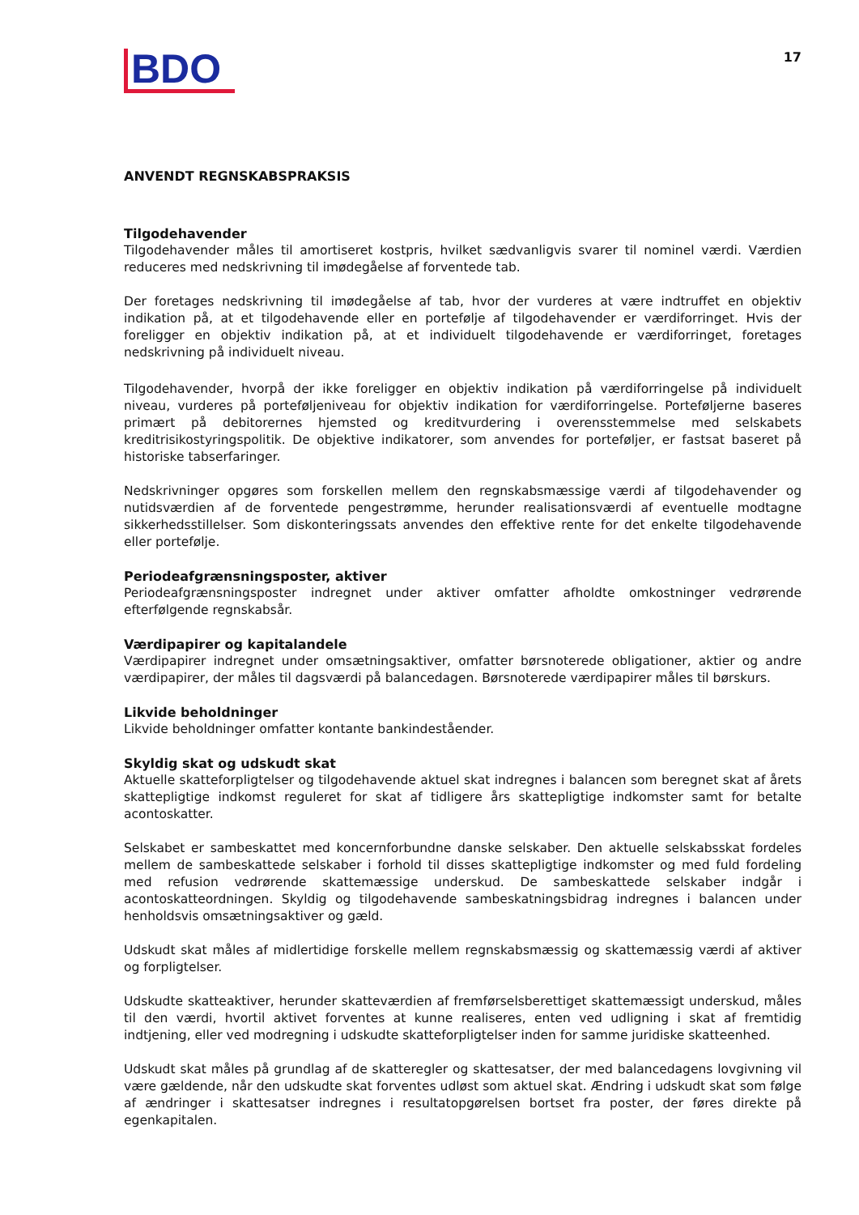BDO
17
ANVENDT REGNSKABSPRAKSIS
Tilgodehavender
Tilgodehavender måles til amortiseret kostpris, hvilket sædvanligvis svarer til nominel værdi. Værdien reduceres med nedskrivning til imødegåelse af forventede tab.
Der foretages nedskrivning til imødegåelse af tab, hvor der vurderes at være indtruffet en objektiv indikation på, at et tilgodehavende eller en portefølje af tilgodehavender er værdiforringet. Hvis der foreligger en objektiv indikation på, at et individuelt tilgodehavende er værdiforringet, foretages nedskrivning på individuelt niveau.
Tilgodehavender, hvorpå der ikke foreligger en objektiv indikation på værdiforringelse på individuelt niveau, vurderes på porteføljeniveau for objektiv indikation for værdiforringelse. Porteføljerne baseres primært på debitorernes hjemsted og kreditvurdering i overensstemmelse med selskabets kreditrisikostyringspolitik. De objektive indikatorer, som anvendes for porteføljer, er fastsat baseret på historiske tabserfaringer.
Nedskrivninger opgøres som forskellen mellem den regnskabsmæssige værdi af tilgodehavender og nutidsværdien af de forventede pengestrømme, herunder realisationsværdi af eventuelle modtagne sikkerhedsstillelser. Som diskonteringssats anvendes den effektive rente for det enkelte tilgodehavende eller portefølje.
Periodeafgrænsningsposter, aktiver
Periodeafgrænsningsposter indregnet under aktiver omfatter afholdte omkostninger vedrørende efterfølgende regnskabsår.
Værdipapirer og kapitalandele
Værdipapirer indregnet under omsætningsaktiver, omfatter børsnoterede obligationer, aktier og andre værdipapirer, der måles til dagsværdi på balancedagen. Børsnoterede værdipapirer måles til børskurs.
Likvide beholdninger
Likvide beholdninger omfatter kontante bankindeståender.
Skyldig skat og udskudt skat
Aktuelle skatteforpligtelser og tilgodehavende aktuel skat indregnes i balancen som beregnet skat af årets skattepligtige indkomst reguleret for skat af tidligere års skattepligtige indkomster samt for betalte acontoskatter.
Selskabet er sambeskattet med koncernforbundne danske selskaber. Den aktuelle selskabsskat fordeles mellem de sambeskattede selskaber i forhold til disses skattepligtige indkomster og med fuld fordeling med refusion vedrørende skattemæssige underskud. De sambeskattede selskaber indgår i acontoskatteordningen. Skyldig og tilgodehavende sambeskatningsbidrag indregnes i balancen under henholdsvis omsætningsaktiver og gæld.
Udskudt skat måles af midlertidige forskelle mellem regnskabsmæssig og skattemæssig værdi af aktiver og forpligtelser.
Udskudte skatteaktiver, herunder skatteværdien af fremførselsberettiget skattemæssigt underskud, måles til den værdi, hvortil aktivet forventes at kunne realiseres, enten ved udligning i skat af fremtidig indtjening, eller ved modregning i udskudte skatteforpligtelser inden for samme juridiske skatteenhed.
Udskudt skat måles på grundlag af de skatteregler og skattesatser, der med balancedagens lovgivning vil være gældende, når den udskudte skat forventes udløst som aktuel skat. Ændring i udskudt skat som følge af ændringer i skattesatser indregnes i resultatopgørelsen bortset fra poster, der føres direkte på egenkapitalen.